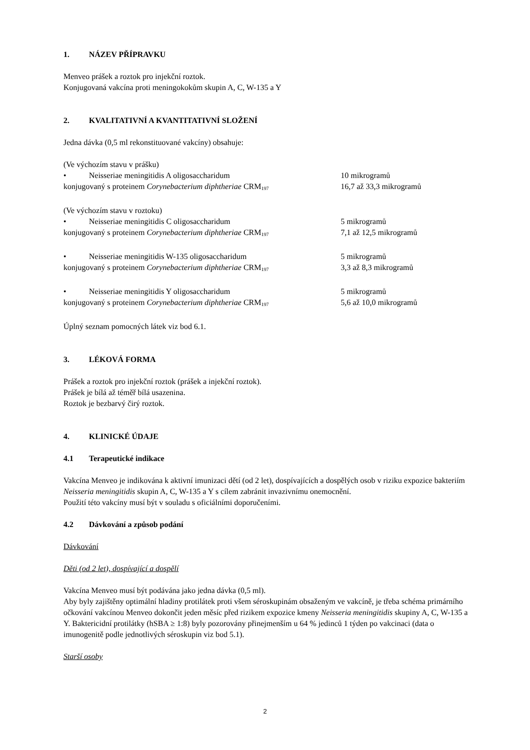1. NÁZEV PŘÍPRAVKU
Menveo prášek a roztok pro injekční roztok.
Konjugovaná vakcína proti meningokokům skupin A, C, W-135 a Y
2. KVALITATIVNÍ A KVANTITATIVNÍ SLOŽENÍ
Jedna dávka (0,5 ml rekonstituované vakcíny) obsahuje:
(Ve výchozím stavu v prášku)
• Neisseriae meningitidis A oligosaccharidum 10 mikrogramů
konjugovaný s proteinem Corynebacterium diphtheriae CRM<sub>197</sub> 16,7 až 33,3 mikrogramů
(Ve výchozím stavu v roztoku)
• Neisseriae meningitidis C oligosaccharidum 5 mikrogramů
konjugovaný s proteinem Corynebacterium diphtheriae CRM<sub>197</sub> 7,1 až 12,5 mikrogramů
• Neisseriae meningitidis W-135 oligosaccharidum 5 mikrogramů
konjugovaný s proteinem Corynebacterium diphtheriae CRM<sub>197</sub> 3,3 až 8,3 mikrogramů
• Neisseriae meningitidis Y oligosaccharidum 5 mikrogramů
konjugovaný s proteinem Corynebacterium diphtheriae CRM<sub>197</sub> 5,6 až 10,0 mikrogramů
Úplný seznam pomocných látek viz bod 6.1.
3. LÉKOVÁ FORMA
Prášek a roztok pro injekční roztok (prášek a injekční roztok).
Prášek je bílá až téměř bílá usazenina.
Roztok je bezbarvý čirý roztok.
4. KLINICKÉ ÚDAJE
4.1 Terapeutické indikace
Vakcína Menveo je indikována k aktivní imunizaci dětí (od 2 let), dospívajících a dospělých osob v riziku expozice bakteriím Neisseria meningitidis skupin A, C, W-135 a Y s cílem zabránit invazivnímu onemocnění.
Použití této vakcíny musí být v souladu s oficiálními doporučeními.
4.2 Dávkování a způsob podání
Dávkování
Děti (od 2 let), dospívající a dospělí
Vakcína Menveo musí být podávána jako jedna dávka (0,5 ml).
Aby byly zajištěny optimální hladiny protilátek proti všem séroskupinám obsaženým ve vakcíně, je třeba schéma primárního očkování vakcínou Menveo dokončit jeden měsíc před rizikem expozice kmeny Neisseria meningitidis skupiny A, C, W-135 a Y. Baktericidní protilátky (hSBA ≥ 1:8) byly pozorovány přinejmenším u 64 % jedinců 1 týden po vakcinaci (data o imunogenitě podle jednotlivých séroskupin viz bod 5.1).
Starší osoby
2